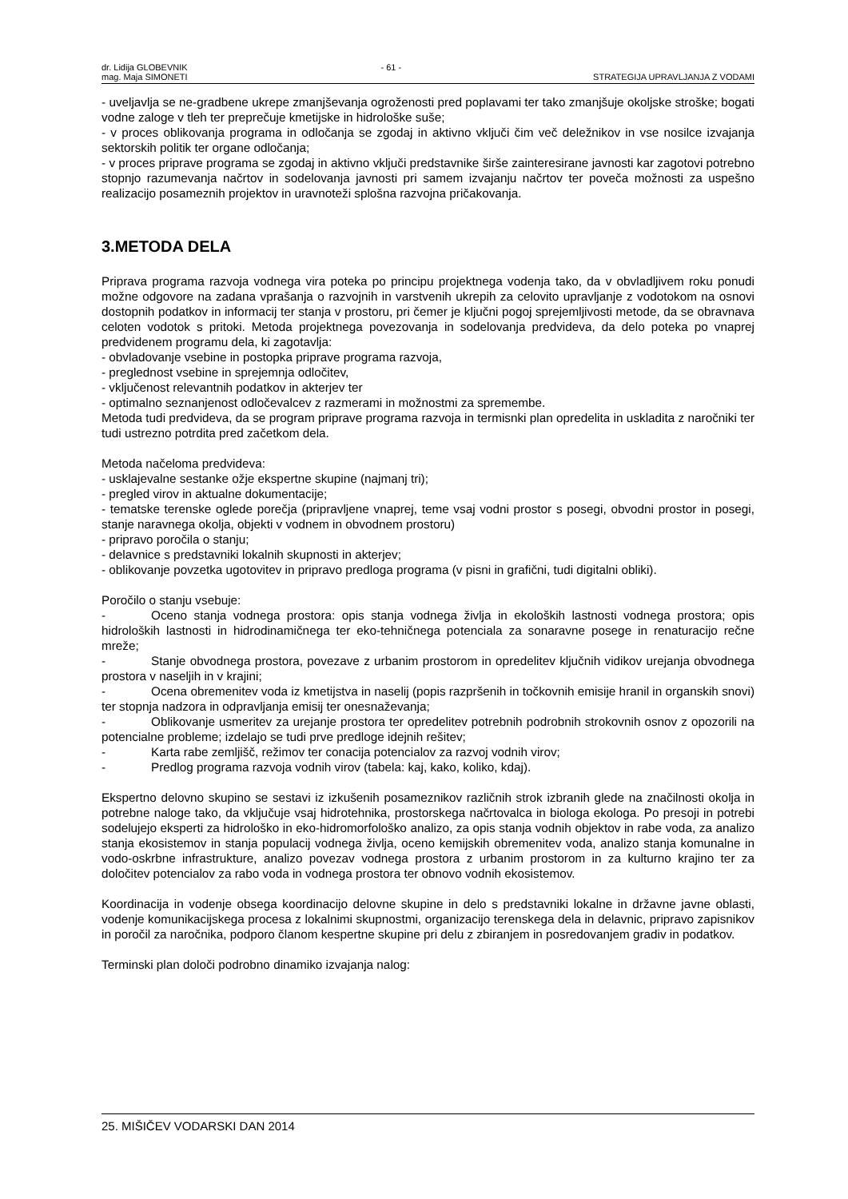dr. Lidija GLOBEVNIK - 61 -
mag. Maja SIMONETI STRATEGIJA UPRAVLJANJA Z VODAMI
- uveljavlja se ne-gradbene ukrepe zmanjševanja ogroženosti pred poplavami ter tako zmanjšuje okoljske stroške; bogati vodne zaloge v tleh ter preprečuje kmetijske in hidrološke suše;
- v proces oblikovanja programa in odločanja se zgodaj in aktivno vključi čim več deležnikov in vse nosilce izvajanja sektorskih politik ter organe odločanja;
- v proces priprave programa se zgodaj in aktivno vključi predstavnike širše zainteresirane javnosti kar zagotovi potrebno stopnjo razumevanja načrtov in sodelovanja javnosti pri samem izvajanju načrtov ter poveča možnosti za uspešno realizacijo posameznih projektov in uravnoteži splošna razvojna pričakovanja.
3.METODA DELA
Priprava programa razvoja vodnega vira poteka po principu projektnega vodenja tako, da v obvladljivem roku ponudi možne odgovore na zadana vprašanja o razvojnih in varstvenih ukrepih za celovito upravljanje z vodotokom na osnovi dostopnih podatkov in informacij ter stanja v prostoru, pri čemer je ključni pogoj sprejemljivosti metode, da se obravnava celoten vodotok s pritoki. Metoda projektnega povezovanja in sodelovanja predvideva, da delo poteka po vnaprej predvidenem programu dela, ki zagotavlja:
- obvladovanje vsebine in postopka priprave programa razvoja,
- preglednost vsebine in sprejemnja odločitev,
- vključenost relevantnih podatkov in akterjev ter
- optimalno seznanjenost odločevalcev z razmerami in možnostmi za spremembe.
Metoda tudi predvideva, da se program priprave programa razvoja in termisnki plan opredelita in uskladita z naročniki ter tudi ustrezno potrdita pred začetkom dela.
Metoda načeloma predvideva:
- usklajevalne sestanke ožje ekspertne skupine (najmanj tri);
- pregled virov in aktualne dokumentacije;
- tematske terenske oglede porečja (pripravljene vnaprej, teme vsaj vodni prostor s posegi, obvodni prostor in posegi, stanje naravnega okolja, objekti v vodnem in obvodnem prostoru)
- pripravo poročila o stanju;
- delavnice s predstavniki lokalnih skupnosti in akterjev;
- oblikovanje povzetka ugotovitev in pripravo predloga programa (v pisni in grafični, tudi digitalni obliki).
Poročilo o stanju vsebuje:
- Oceno stanja vodnega prostora: opis stanja vodnega življa in ekoloških lastnosti vodnega prostora; opis hidroloških lastnosti in hidrodinamičnega ter eko-tehničnega potenciala za sonaravne posege in renaturacijo rečne mreže;
- Stanje obvodnega prostora, povezave z urbanim prostorom in opredelitev ključnih vidikov urejanja obvodnega prostora v naseljih in v krajini;
- Ocena obremenitev voda iz kmetijstva in naselij (popis razpršenih in točkovnih emisije hranil in organskih snovi) ter stopnja nadzora in odpravljanja emisij ter onesnaževanja;
- Oblikovanje usmeritev za urejanje prostora ter opredelitev potrebnih podrobnih strokovnih osnov z opozorili na potencialne probleme; izdelajo se tudi prve predloge idejnih rešitev;
- Karta rabe zemljišč, režimov ter conacija potencialov za razvoj vodnih virov;
- Predlog programa razvoja vodnih virov (tabela: kaj, kako, koliko, kdaj).
Ekspertno delovno skupino se sestavi iz izkušenih posameznikov različnih strok izbranih glede na značilnosti okolja in potrebne naloge tako, da vključuje vsaj hidrotehnika, prostorskega načrtovalca in biologa ekologa. Po presoji in potrebi sodelujejo eksperti za hidrološko in eko-hidromorfološko analizo, za opis stanja vodnih objektov in rabe voda, za analizo stanja ekosistemov in stanja populacij vodnega življa, oceno kemijskih obremenitev voda, analizo stanja komunalne in vodo-oskrbne infrastrukture, analizo povezav vodnega prostora z urbanim prostorom in za kulturno krajino ter za določitev potencialov za rabo voda in vodnega prostora ter obnovo vodnih ekosistemov.
Koordinacija in vodenje obsega koordinacijo delovne skupine in delo s predstavniki lokalne in državne javne oblasti, vodenje komunikacijskega procesa z lokalnimi skupnostmi, organizacijo terenskega dela in delavnic, pripravo zapisnikov in poročil za naročnika, podporo članom kespertne skupine pri delu z zbiranjem in posredovanjem gradiv in podatkov.
Terminski plan določi podrobno dinamiko izvajanja nalog:
25. MIŠIČEV VODARSKI DAN 2014